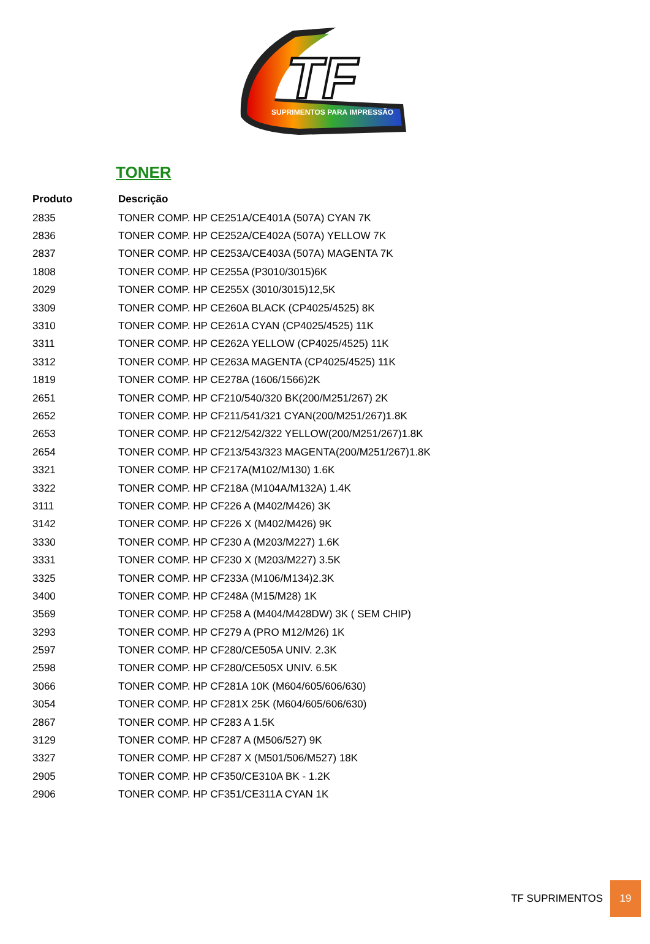TF
SUPRIMENTOS PARA IMPRESSÃO
TONER
| Produto | Descrição |
| --- | --- |
| 2835 | TONER COMP. HP CE251A/CE401A (507A) CYAN 7K |
| 2836 | TONER COMP. HP CE252A/CE402A (507A) YELLOW 7K |
| 2837 | TONER COMP. HP CE253A/CE403A (507A) MAGENTA 7K |
| 1808 | TONER COMP. HP CE255A (P3010/3015)6K |
| 2029 | TONER COMP. HP CE255X (3010/3015)12,5K |
| 3309 | TONER COMP. HP CE260A BLACK (CP4025/4525) 8K |
| 3310 | TONER COMP. HP CE261A CYAN (CP4025/4525) 11K |
| 3311 | TONER COMP. HP CE262A YELLOW (CP4025/4525) 11K |
| 3312 | TONER COMP. HP CE263A MAGENTA (CP4025/4525) 11K |
| 1819 | TONER COMP. HP CE278A (1606/1566)2K |
| 2651 | TONER COMP. HP CF210/540/320 BK(200/M251/267) 2K |
| 2652 | TONER COMP. HP CF211/541/321 CYAN(200/M251/267)1.8K |
| 2653 | TONER COMP. HP CF212/542/322 YELLOW(200/M251/267)1.8K |
| 2654 | TONER COMP. HP CF213/543/323 MAGENTA(200/M251/267)1.8K |
| 3321 | TONER COMP. HP CF217A(M102/M130) 1.6K |
| 3322 | TONER COMP. HP CF218A (M104A/M132A) 1.4K |
| 3111 | TONER COMP. HP CF226 A (M402/M426) 3K |
| 3142 | TONER COMP. HP CF226 X (M402/M426) 9K |
| 3330 | TONER COMP. HP CF230 A (M203/M227) 1.6K |
| 3331 | TONER COMP. HP CF230 X (M203/M227) 3.5K |
| 3325 | TONER COMP. HP CF233A (M106/M134)2.3K |
| 3400 | TONER COMP. HP CF248A (M15/M28) 1K |
| 3569 | TONER COMP. HP CF258 A (M404/M428DW) 3K ( SEM CHIP) |
| 3293 | TONER COMP. HP CF279 A (PRO M12/M26) 1K |
| 2597 | TONER COMP. HP CF280/CE505A UNIV. 2.3K |
| 2598 | TONER COMP. HP CF280/CE505X UNIV. 6.5K |
| 3066 | TONER COMP. HP CF281A 10K (M604/605/606/630) |
| 3054 | TONER COMP. HP CF281X 25K (M604/605/606/630) |
| 2867 | TONER COMP. HP CF283 A 1.5K |
| 3129 | TONER COMP. HP CF287 A (M506/527) 9K |
| 3327 | TONER COMP. HP CF287 X (M501/506/M527) 18K |
| 2905 | TONER COMP. HP CF350/CE310A BK - 1.2K |
| 2906 | TONER COMP. HP CF351/CE311A CYAN 1K |
TF SUPRIMENTOS 19